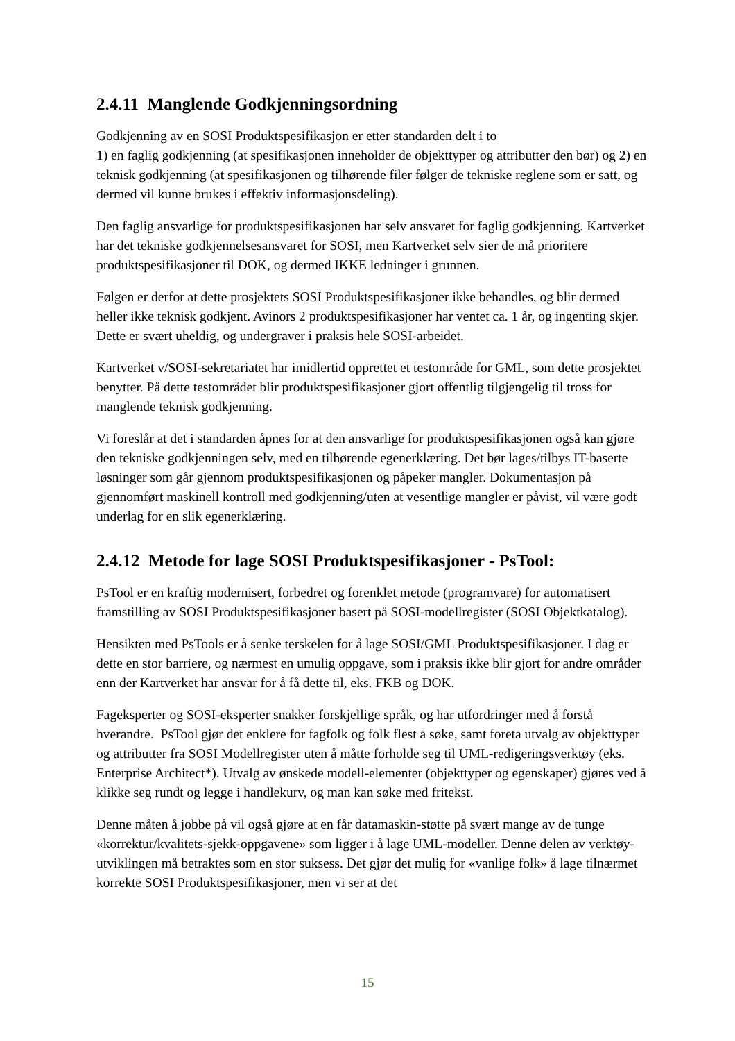2.4.11 Manglende Godkjenningsordning
Godkjenning av en SOSI Produktspesifikasjon er etter standarden delt i to
1) en faglig godkjenning (at spesifikasjonen inneholder de objekttyper og attributter den bør) og 2) en teknisk godkjenning (at spesifikasjonen og tilhørende filer følger de tekniske reglene som er satt, og dermed vil kunne brukes i effektiv informasjonsdeling).
Den faglig ansvarlige for produktspesifikasjonen har selv ansvaret for faglig godkjenning. Kartverket har det tekniske godkjennelsesansvaret for SOSI, men Kartverket selv sier de må prioritere produktspesifikasjoner til DOK, og dermed IKKE ledninger i grunnen.
Følgen er derfor at dette prosjektets SOSI Produktspesifikasjoner ikke behandles, og blir dermed heller ikke teknisk godkjent. Avinors 2 produktspesifikasjoner har ventet ca. 1 år, og ingenting skjer. Dette er svært uheldig, og undergraver i praksis hele SOSI-arbeidet.
Kartverket v/SOSI-sekretariatet har imidlertid opprettet et testområde for GML, som dette prosjektet benytter. På dette testområdet blir produktspesifikasjoner gjort offentlig tilgjengelig til tross for manglende teknisk godkjenning.
Vi foreslår at det i standarden åpnes for at den ansvarlige for produktspesifikasjonen også kan gjøre den tekniske godkjenningen selv, med en tilhørende egenerklæring. Det bør lages/tilbys IT-baserte løsninger som går gjennom produktspesifikasjonen og påpeker mangler. Dokumentasjon på gjennomført maskinell kontroll med godkjenning/uten at vesentlige mangler er påvist, vil være godt underlag for en slik egenerklæring.
2.4.12 Metode for lage SOSI Produktspesifikasjoner - PsTool:
PsTool er en kraftig modernisert, forbedret og forenklet metode (programvare) for automatisert framstilling av SOSI Produktspesifikasjoner basert på SOSI-modellregister (SOSI Objektkatalog).
Hensikten med PsTools er å senke terskelen for å lage SOSI/GML Produktspesifikasjoner. I dag er dette en stor barriere, og nærmest en umulig oppgave, som i praksis ikke blir gjort for andre områder enn der Kartverket har ansvar for å få dette til, eks. FKB og DOK.
Fageksperter og SOSI-eksperter snakker forskjellige språk, og har utfordringer med å forstå hverandre. PsTool gjør det enklere for fagfolk og folk flest å søke, samt foreta utvalg av objekttyper og attributter fra SOSI Modellregister uten å måtte forholde seg til UML-redigeringsverktøy (eks. Enterprise Architect*). Utvalg av ønskede modell-elementer (objekttyper og egenskaper) gjøres ved å klikke seg rundt og legge i handlekurv, og man kan søke med fritekst.
Denne måten å jobbe på vil også gjøre at en får datamaskin-støtte på svært mange av de tunge «korrektur/kvalitets-sjekk-oppgavene» som ligger i å lage UML-modeller. Denne delen av verktøy-utviklingen må betraktes som en stor suksess. Det gjør det mulig for «vanlige folk» å lage tilnærmet korrekte SOSI Produktspesifikasjoner, men vi ser at det
15